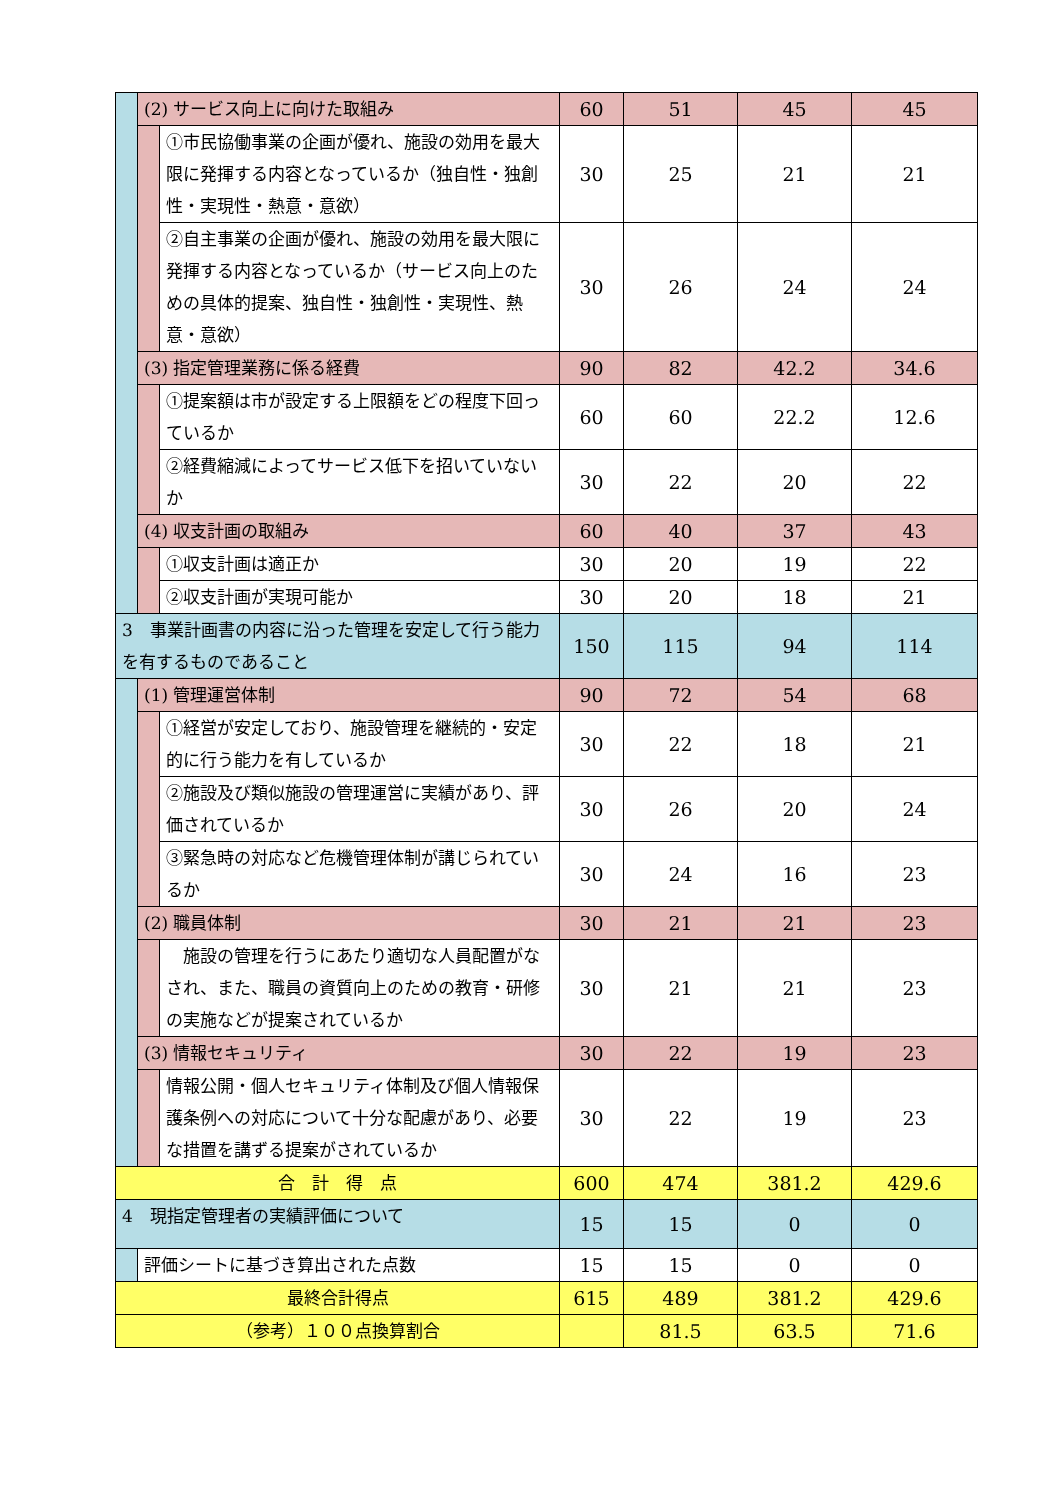| | (2) サービス向上に向けた取組み | | 60 | 51 | 45 | 45 |
| | | ①市民協働事業の企画が優れ、施設の効用を最大限に発揮する内容となっているか（独自性・独創性・実現性・熱意・意欲） | 30 | 25 | 21 | 21 |
| | | ②自主事業の企画が優れ、施設の効用を最大限に発揮する内容となっているか（サービス向上のための具体的提案、独自性・独創性・実現性、熱意・意欲） | 30 | 26 | 24 | 24 |
| | (3) 指定管理業務に係る経費 | | 90 | 82 | 42.2 | 34.6 |
| | | ①提案額は市が設定する上限額をどの程度下回っているか | 60 | 60 | 22.2 | 12.6 |
| | | ②経費縮減によってサービス低下を招いていないか | 30 | 22 | 20 | 22 |
| | (4) 収支計画の取組み | | 60 | 40 | 37 | 43 |
| | | ①収支計画は適正か | 30 | 20 | 19 | 22 |
| | | ②収支計画が実現可能か | 30 | 20 | 18 | 21 |
| 3 事業計画書の内容に沿った管理を安定して行う能力を有するものであること | | | 150 | 115 | 94 | 114 |
| | (1) 管理運営体制 | | 90 | 72 | 54 | 68 |
| | | ①経営が安定しており、施設管理を継続的・安定的に行う能力を有しているか | 30 | 22 | 18 | 21 |
| | | ②施設及び類似施設の管理運営に実績があり、評価されているか | 30 | 26 | 20 | 24 |
| | | ③緊急時の対応など危機管理体制が講じられているか | 30 | 24 | 16 | 23 |
| | (2) 職員体制 | | 30 | 21 | 21 | 23 |
| | | 施設の管理を行うにあたり適切な人員配置がなされ、また、職員の資質向上のための教育・研修の実施などが提案されているか | 30 | 21 | 21 | 23 |
| | (3) 情報セキュリティ | | 30 | 22 | 19 | 23 |
| | | 情報公開・個人セキュリティ体制及び個人情報保護条例への対応について十分な配慮があり、必要な措置を講ずる提案がされているか | 30 | 22 | 19 | 23 |
| 合 計 得 点 | | | 600 | 474 | 381.2 | 429.6 |
| 4 現指定管理者の実績評価について | | | 15 | 15 | 0 | 0 |
| | 評価シートに基づき算出された点数 | | 15 | 15 | 0 | 0 |
| 最終合計得点 | | | 615 | 489 | 381.2 | 429.6 |
| （参考）１００点換算割合 | | | | 81.5 | 63.5 | 71.6 |